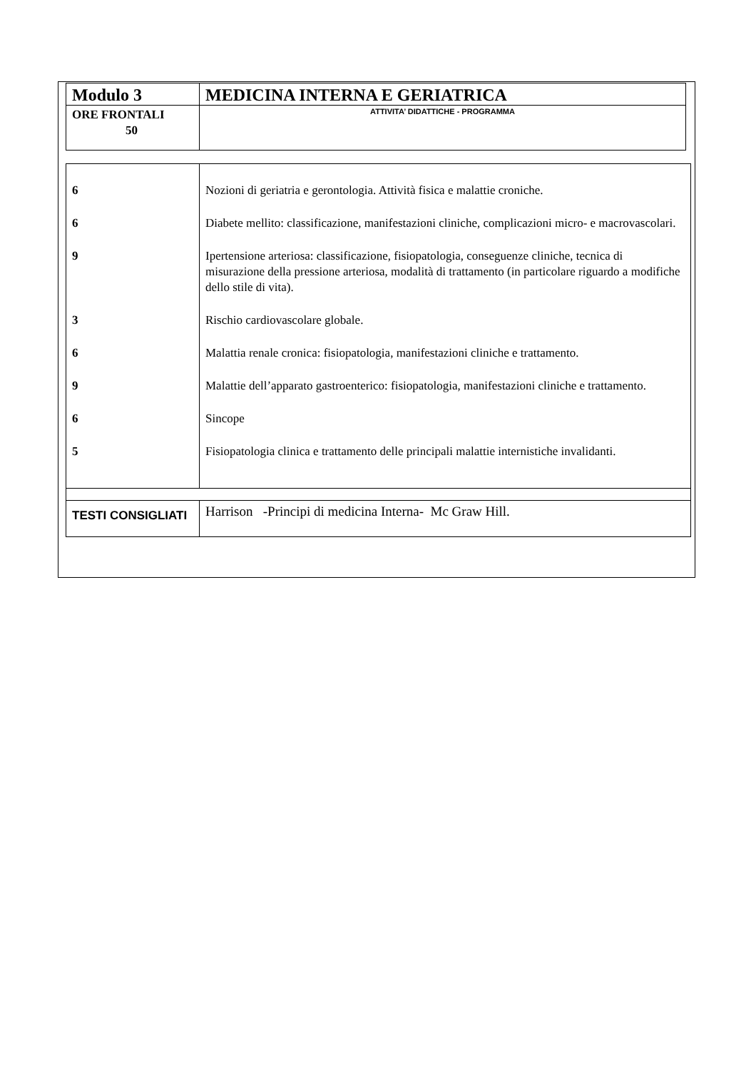| Modulo 3 | MEDICINA INTERNA E GERIATRICA |
| ORE FRONTALI 50 | ATTIVITA’ DIDATTICHE - PROGRAMMA |
| 6 | Nozioni di geriatria e gerontologia. Attività fisica e malattie croniche. |
| 6 | Diabete mellito: classificazione, manifestazioni cliniche, complicazioni micro- e macrovascolari. |
| 9 | Ipertensione arteriosa: classificazione, fisiopatologia, conseguenze cliniche, tecnica di misurazione della pressione arteriosa, modalità di trattamento (in particolare riguardo a modifiche dello stile di vita). |
| 3 | Rischio cardiovascolare globale. |
| 6 | Malattia renale cronica: fisiopatologia, manifestazioni cliniche e trattamento. |
| 9 | Malattie dell’apparato gastroenterico: fisiopatologia, manifestazioni cliniche e trattamento. |
| 6 | Sincope |
| 5 | Fisiopatologia clinica e trattamento delle principali malattie internistiche invalidanti. |
| TESTI CONSIGLIATI | Harrison -Principi di medicina Interna- Mc Graw Hill. |